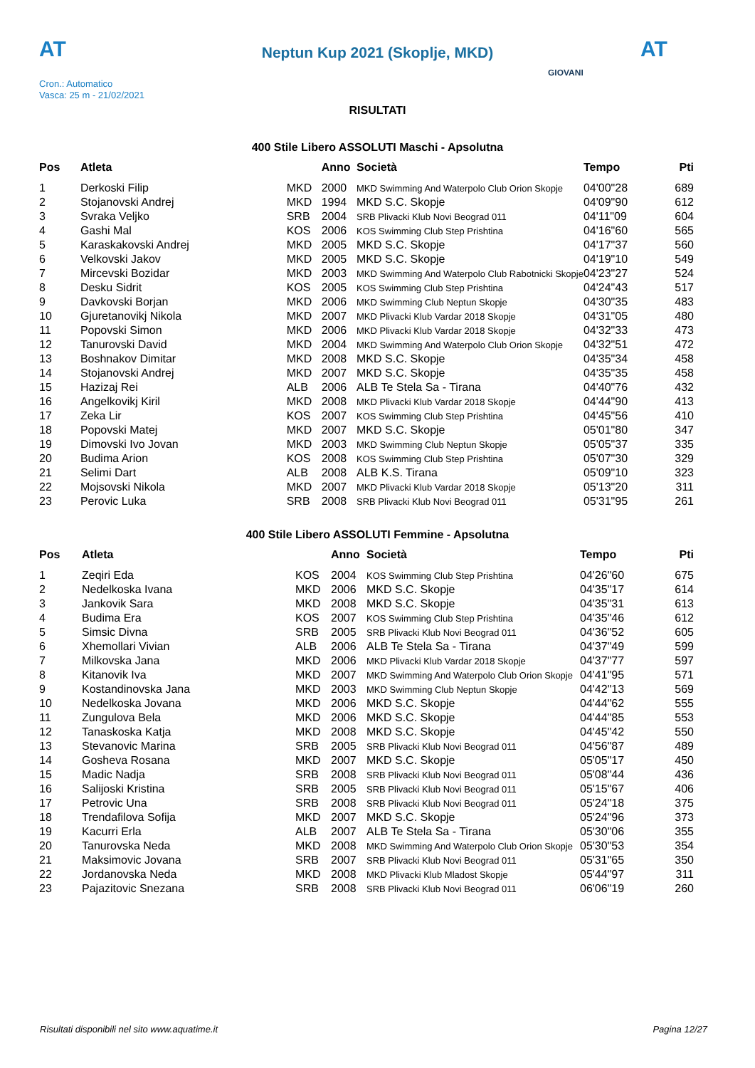AT
Neptun Kup 2021 (Skoplje, MKD) AT
Cron.: Automatico
Vasca: 25 m - 21/02/2021
GIOVANI
RISULTATI
400 Stile Libero ASSOLUTI Maschi - Apsolutna
| Pos | Atleta | | Anno | Società | Tempo | Pti |
| --- | --- | --- | --- | --- | --- | --- |
| 1 | Derkoski Filip | MKD | 2000 | MKD Swimming And Waterpolo Club Orion Skopje | 04'00"28 | 689 |
| 2 | Stojanovski Andrej | MKD | 1994 | MKD S.C. Skopje | 04'09"90 | 612 |
| 3 | Svraka Veljko | SRB | 2004 | SRB Plivacki Klub Novi Beograd 011 | 04'11"09 | 604 |
| 4 | Gashi Mal | KOS | 2006 | KOS Swimming Club Step Prishtina | 04'16"60 | 565 |
| 5 | Karaskakovski Andrej | MKD | 2005 | MKD S.C. Skopje | 04'17"37 | 560 |
| 6 | Velkovski Jakov | MKD | 2005 | MKD S.C. Skopje | 04'19"10 | 549 |
| 7 | Mircevski Bozidar | MKD | 2003 | MKD Swimming And Waterpolo Club Rabotnicki Skopje | 04'23"27 | 524 |
| 8 | Desku Sidrit | KOS | 2005 | KOS Swimming Club Step Prishtina | 04'24"43 | 517 |
| 9 | Davkovski Borjan | MKD | 2006 | MKD Swimming Club Neptun Skopje | 04'30"35 | 483 |
| 10 | Gjuretanovikj Nikola | MKD | 2007 | MKD Plivacki Klub Vardar 2018 Skopje | 04'31"05 | 480 |
| 11 | Popovski Simon | MKD | 2006 | MKD Plivacki Klub Vardar 2018 Skopje | 04'32"33 | 473 |
| 12 | Tanurovski David | MKD | 2004 | MKD Swimming And Waterpolo Club Orion Skopje | 04'32"51 | 472 |
| 13 | Boshnakov Dimitar | MKD | 2008 | MKD S.C. Skopje | 04'35"34 | 458 |
| 14 | Stojanovski Andrej | MKD | 2007 | MKD S.C. Skopje | 04'35"35 | 458 |
| 15 | Hazizaj Rei | ALB | 2006 | ALB Te Stela Sa - Tirana | 04'40"76 | 432 |
| 16 | Angelkovikj Kiril | MKD | 2008 | MKD Plivacki Klub Vardar 2018 Skopje | 04'44"90 | 413 |
| 17 | Zeka Lir | KOS | 2007 | KOS Swimming Club Step Prishtina | 04'45"56 | 410 |
| 18 | Popovski Matej | MKD | 2007 | MKD S.C. Skopje | 05'01"80 | 347 |
| 19 | Dimovski Ivo Jovan | MKD | 2003 | MKD Swimming Club Neptun Skopje | 05'05"37 | 335 |
| 20 | Budima Arion | KOS | 2008 | KOS Swimming Club Step Prishtina | 05'07"30 | 329 |
| 21 | Selimi Dart | ALB | 2008 | ALB K.S. Tirana | 05'09"10 | 323 |
| 22 | Mojsovski Nikola | MKD | 2007 | MKD Plivacki Klub Vardar 2018 Skopje | 05'13"20 | 311 |
| 23 | Perovic Luka | SRB | 2008 | SRB Plivacki Klub Novi Beograd 011 | 05'31"95 | 261 |
400 Stile Libero ASSOLUTI Femmine - Apsolutna
| Pos | Atleta | | Anno | Società | Tempo | Pti |
| --- | --- | --- | --- | --- | --- | --- |
| 1 | Zeqiri Eda | KOS | 2004 | KOS Swimming Club Step Prishtina | 04'26"60 | 675 |
| 2 | Nedelkoska Ivana | MKD | 2006 | MKD S.C. Skopje | 04'35"17 | 614 |
| 3 | Jankovik Sara | MKD | 2008 | MKD S.C. Skopje | 04'35"31 | 613 |
| 4 | Budima Era | KOS | 2007 | KOS Swimming Club Step Prishtina | 04'35"46 | 612 |
| 5 | Simsic Divna | SRB | 2005 | SRB Plivacki Klub Novi Beograd 011 | 04'36"52 | 605 |
| 6 | Xhemollari Vivian | ALB | 2006 | ALB Te Stela Sa - Tirana | 04'37"49 | 599 |
| 7 | Milkovska Jana | MKD | 2006 | MKD Plivacki Klub Vardar 2018 Skopje | 04'37"77 | 597 |
| 8 | Kitanovik Iva | MKD | 2007 | MKD Swimming And Waterpolo Club Orion Skopje | 04'41"95 | 571 |
| 9 | Kostandinovska Jana | MKD | 2003 | MKD Swimming Club Neptun Skopje | 04'42"13 | 569 |
| 10 | Nedelkoska Jovana | MKD | 2006 | MKD S.C. Skopje | 04'44"62 | 555 |
| 11 | Zungulova Bela | MKD | 2006 | MKD S.C. Skopje | 04'44"85 | 553 |
| 12 | Tanaskoska Katja | MKD | 2008 | MKD S.C. Skopje | 04'45"42 | 550 |
| 13 | Stevanovic Marina | SRB | 2005 | SRB Plivacki Klub Novi Beograd 011 | 04'56"87 | 489 |
| 14 | Gosheva Rosana | MKD | 2007 | MKD S.C. Skopje | 05'05"17 | 450 |
| 15 | Madic Nadja | SRB | 2008 | SRB Plivacki Klub Novi Beograd 011 | 05'08"44 | 436 |
| 16 | Salijoski Kristina | SRB | 2005 | SRB Plivacki Klub Novi Beograd 011 | 05'15"67 | 406 |
| 17 | Petrovic Una | SRB | 2008 | SRB Plivacki Klub Novi Beograd 011 | 05'24"18 | 375 |
| 18 | Trendafilova Sofija | MKD | 2007 | MKD S.C. Skopje | 05'24"96 | 373 |
| 19 | Kacurri Erla | ALB | 2007 | ALB Te Stela Sa - Tirana | 05'30"06 | 355 |
| 20 | Tanurovska Neda | MKD | 2008 | MKD Swimming And Waterpolo Club Orion Skopje | 05'30"53 | 354 |
| 21 | Maksimovic Jovana | SRB | 2007 | SRB Plivacki Klub Novi Beograd 011 | 05'31"65 | 350 |
| 22 | Jordanovska Neda | MKD | 2008 | MKD Plivacki Klub Mladost Skopje | 05'44"97 | 311 |
| 23 | Pajazitovic Snezana | SRB | 2008 | SRB Plivacki Klub Novi Beograd 011 | 06'06"19 | 260 |
Risultati disponibili nel sito www.aquatime.it Pagina 12/27